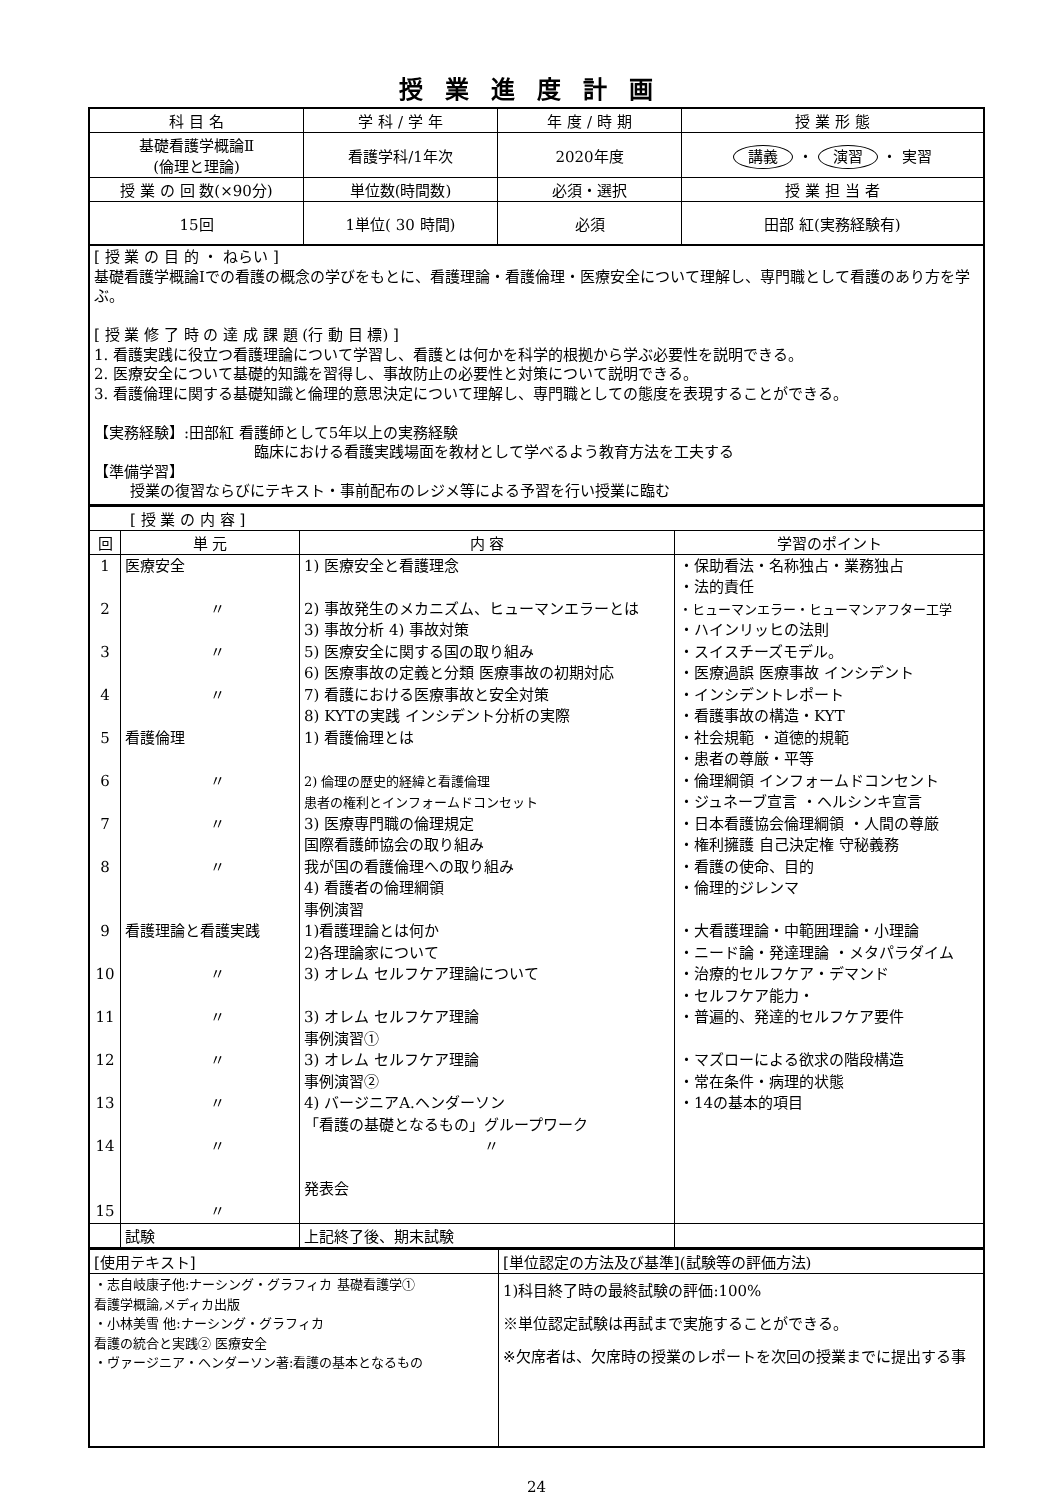授業進度計画
| 科 目 名 | 学 科 / 学 年 | 年 度 / 時 期 | 授 業 形 態 |
| --- | --- | --- | --- |
| 基礎看護学概論Ⅱ (倫理と理論) | 看護学科/1年次 | 2020年度 | 講義 ・ 演習 ・ 実習 |
| 授 業 の 回 数(×90分) | 単位数(時間数) | 必須・選択 | 授 業 担 当 者 |
| 15回 | 1単位( 30 時間) | 必須 | 田部 紅(実務経験有) |
[ 授 業 の 目 的 ・ ねらい ]
基礎看護学概論Ⅰでの看護の概念の学びをもとに、看護理論・看護倫理・医療安全について理解し、専門職として看護のあり方を学ぶ。
[ 授 業 修 了 時 の 達 成 課 題 (行 動 目 標) ]
1. 看護実践に役立つ看護理論について学習し、看護とは何かを科学的根拠から学ぶ必要性を説明できる。
2. 医療安全について基礎的知識を習得し、事故防止の必要性と対策について説明できる。
3. 看護倫理に関する基礎知識と倫理的意思決定について理解し、専門職としての態度を表現することができる。
【実務経験】:田部紅 看護師として5年以上の実務経験
臨床における看護実践場面を教材として学べるよう教育方法を工夫する
【準備学習】
授業の復習ならびにテキスト・事前配布のレジメ等による予習を行い授業に臨む
| [ 授 業 の 内 容 ] | | | |
| 回 | 単 元 | 内 容 | 学習のポイント |
| 1 2 3 4 5 6 7 8 9 10 11 12 13 14 15 | 医療安全 〃 〃 〃 看護倫理 〃 〃 〃 看護理論と看護実践 〃 〃 〃 〃 〃 〃 | 1) 医療安全と看護理念 2) 事故発生のメカニズム、ヒューマンエラーとは 3) 事故分析 4) 事故対策 5) 医療安全に関する国の取り組み 6) 医療事故の定義と分類 医療事故の初期対応 7) 看護における医療事故と安全対策 8) KYTの実践 インシデント分析の実際 1) 看護倫理とは 2) 倫理の歴史的経緯と看護倫理 患者の権利とインフォームドコンセット 3) 医療専門職の倫理規定 国際看護師協会の取り組み 我が国の看護倫理への取り組み 4) 看護者の倫理綱領 事例演習 1)看護理論とは何か 2)各理論家について 3) オレム セルフケア理論について 3) オレム セルフケア理論 事例演習① 3) オレム セルフケア理論 事例演習② 4) バージニアA.ヘンダーソン 「看護の基礎となるもの」グループワーク 〃 発表会 | ・保助看法・名称独占・業務独占 ・法的責任 ・ヒューマンエラー・ヒューマンアフター工学 ・ハインリッヒの法則 ・スイスチーズモデル。 ・医療過誤 医療事故 インシデント ・インシデントレポート ・看護事故の構造・KYT ・社会規範 ・道徳的規範 ・患者の尊厳・平等 ・倫理綱領 インフォームドコンセント ・ジュネーブ宣言 ・ヘルシンキ宣言 ・日本看護協会倫理綱領 ・人間の尊厳 ・権利擁護 自己決定権 守秘義務 ・看護の使命、目的 ・倫理的ジレンマ ・大看護理論・中範囲理論・小理論 ・ニード論・発達理論 ・メタパラダイム ・治療的セルフケア・デマンド ・セルフケア能力・ ・普遍的、発達的セルフケア要件 ・マズローによる欲求の階段構造 ・常在条件・病理的状態 ・14の基本的項目 |
| | 試験 | 上記終了後、期末試験 | |
| [使用テキスト] | [単位認定の方法及び基準](試験等の評価方法) |
| ・志自岐康子他:ナーシング・グラフィカ 基礎看護学① 看護学概論,メディカ出版 ・小林美雪 他:ナーシング・グラフィカ 看護の統合と実践② 医療安全 ・ヴァージニア・ヘンダーソン著:看護の基本となるもの | 1)科目終了時の最終試験の評価:100% ※単位認定試験は再試まで実施することができる。 ※欠席者は、欠席時の授業のレポートを次回の授業までに提出する事 |
24